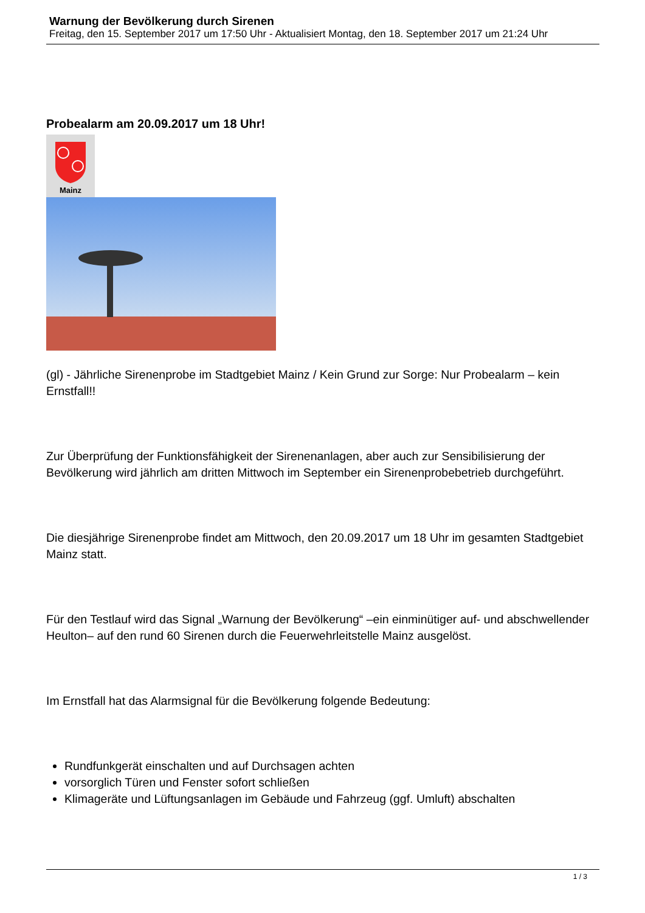Warnung der Bevölkerung durch Sirenen
Freitag, den 15. September 2017 um 17:50 Uhr - Aktualisiert Montag, den 18. September 2017 um 21:24 Uhr
Probealarm am 20.09.2017 um 18 Uhr!
Mainz
(gl) - Jährliche Sirenenprobe im Stadtgebiet Mainz / Kein Grund zur Sorge: Nur Probealarm – kein Ernstfall!!
Zur Überprüfung der Funktionsfähigkeit der Sirenenanlagen, aber auch zur Sensibilisierung der Bevölkerung wird jährlich am dritten Mittwoch im September ein Sirenenprobebetrieb durchgeführt.
Die diesjährige Sirenenprobe findet am Mittwoch, den 20.09.2017 um 18 Uhr im gesamten Stadtgebiet Mainz statt.
Für den Testlauf wird das Signal „Warnung der Bevölkerung“ –ein einminütiger auf- und abschwellender Heulton– auf den rund 60 Sirenen durch die Feuerwehrleitstelle Mainz ausgelöst.
Im Ernstfall hat das Alarmsignal für die Bevölkerung folgende Bedeutung:
Rundfunkgerät einschalten und auf Durchsagen achten
vorsorglich Türen und Fenster sofort schließen
Klimageräte und Lüftungsanlagen im Gebäude und Fahrzeug (ggf. Umluft) abschalten
1 / 3